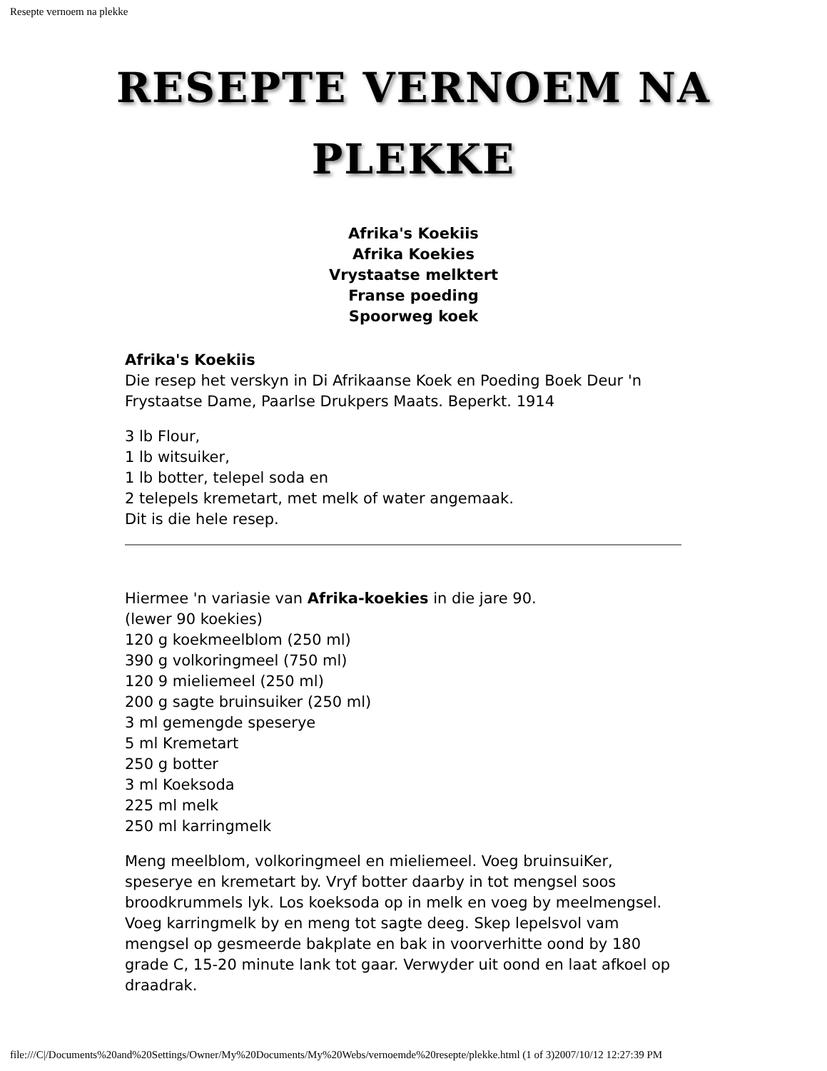Resepte vernoem na plekke
RESEPTE VERNOEM NA
PLEKKE
Afrika's Koekiis
Afrika Koekies
Vrystaatse melktert
Franse poeding
Spoorweg koek
Afrika's Koekiis
Die resep het verskyn in Di Afrikaanse Koek en Poeding Boek Deur 'n
Frystaatse Dame, Paarlse Drukpers Maats. Beperkt. 1914
3 lb Flour,
1 lb witsuiker,
1 lb botter, telepel soda en
2 telepels kremetart, met melk of water angemaak.
Dit is die hele resep.
Hiermee 'n variasie van Afrika-koekies in die jare 90.
(lewer 90 koekies)
120 g koekmeelblom (250 ml)
390 g volkoringmeel (750 ml)
120 9 mieliemeel (250 ml)
200 g sagte bruinsuiker (250 ml)
3 ml gemengde speserye
5 ml Kremetart
250 g botter
3 ml Koeksoda
225 ml melk
250 ml karringmelk
Meng meelblom, volkoringmeel en mieliemeel. Voeg bruinsuiKer, speserye en kremetart by. Vryf botter daarby in tot mengsel soos broodkrummels lyk. Los koeksoda op in melk en voeg by meelmengsel. Voeg karringmelk by en meng tot sagte deeg. Skep lepelsvol vam mengsel op gesmeerde bakplate en bak in voorverhitte oond by 180 grade C, 15-20 minute lank tot gaar. Verwyder uit oond en laat afkoel op draadrak.
file:///C|/Documents%20and%20Settings/Owner/My%20Documents/My%20Webs/vernoemde%20resepte/plekke.html (1 of 3)2007/10/12 12:27:39 PM